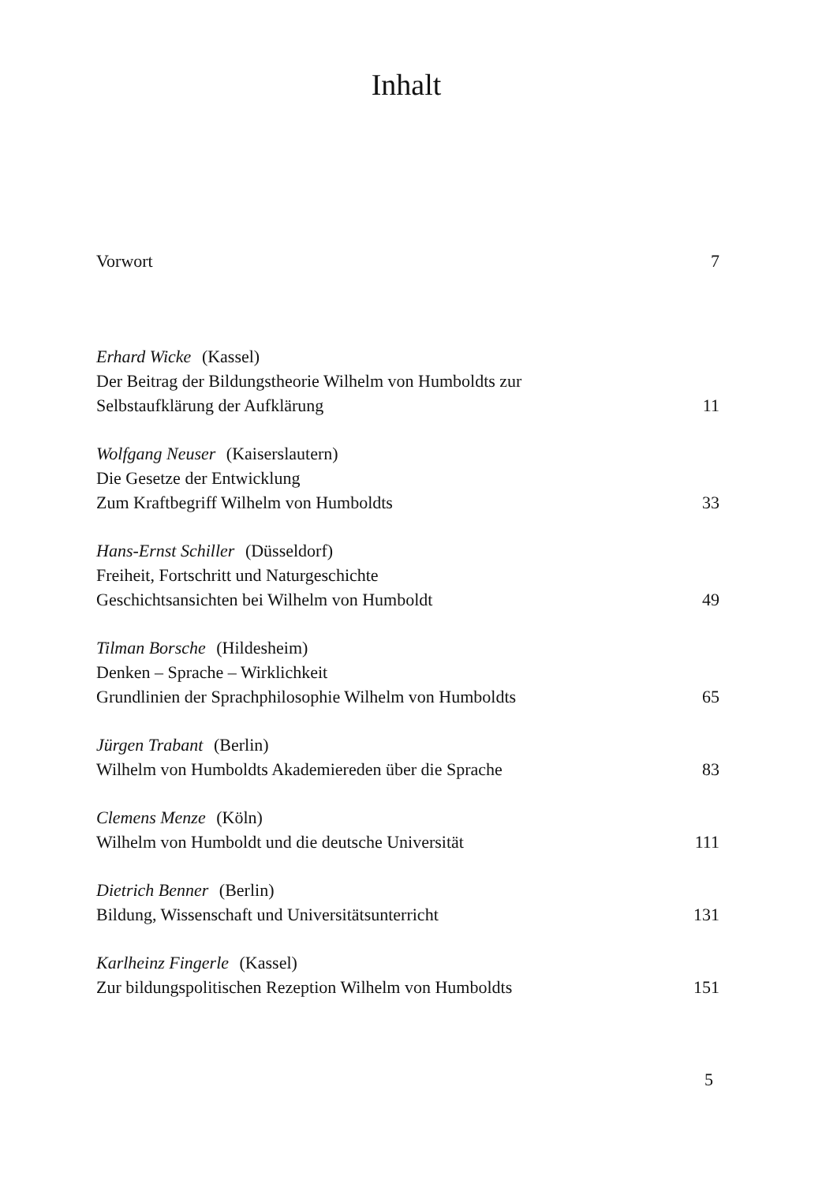Inhalt
Vorwort
7
Erhard Wicke (Kassel)
Der Beitrag der Bildungstheorie Wilhelm von Humboldts zur
Selbstaufklärung der Aufklärung
11
Wolfgang Neuser (Kaiserslautern)
Die Gesetze der Entwicklung
Zum Kraftbegriff Wilhelm von Humboldts
33
Hans-Ernst Schiller (Düsseldorf)
Freiheit, Fortschritt und Naturgeschichte
Geschichtsansichten bei Wilhelm von Humboldt
49
Tilman Borsche (Hildesheim)
Denken – Sprache – Wirklichkeit
Grundlinien der Sprachphilosophie Wilhelm von Humboldts
65
Jürgen Trabant (Berlin)
Wilhelm von Humboldts Akademiereden über die Sprache
83
Clemens Menze (Köln)
Wilhelm von Humboldt und die deutsche Universität
111
Dietrich Benner (Berlin)
Bildung, Wissenschaft und Universitätsunterricht
131
Karlheinz Fingerle (Kassel)
Zur bildungspolitischen Rezeption Wilhelm von Humboldts
151
5